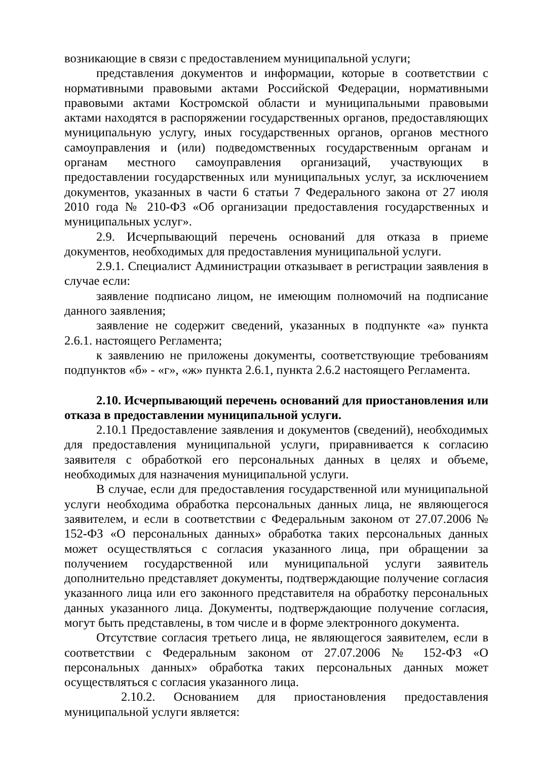возникающие в связи с предоставлением муниципальной услуги;
представления документов и информации, которые в соответствии с нормативными правовыми актами Российской Федерации, нормативными правовыми актами Костромской области и муниципальными правовыми актами находятся в распоряжении государственных органов, предоставляющих муниципальную услугу, иных государственных органов, органов местного самоуправления и (или) подведомственных государственным органам и органам местного самоуправления организаций, участвующих в предоставлении государственных или муниципальных услуг, за исключением документов, указанных в части 6 статьи 7 Федерального закона от 27 июля 2010 года № 210-ФЗ «Об организации предоставления государственных и муниципальных услуг».
2.9. Исчерпывающий перечень оснований для отказа в приеме документов, необходимых для предоставления муниципальной услуги.
2.9.1. Специалист Администрации отказывает в регистрации заявления в случае если:
заявление подписано лицом, не имеющим полномочий на подписание данного заявления;
заявление не содержит сведений, указанных в подпункте «а» пункта 2.6.1. настоящего Регламента;
к заявлению не приложены документы, соответствующие требованиям подпунктов «б» - «г», «ж» пункта 2.6.1, пункта 2.6.2 настоящего Регламента.
2.10. Исчерпывающий перечень оснований для приостановления или отказа в предоставлении муниципальной услуги.
2.10.1 Предоставление заявления и документов (сведений), необходимых для предоставления муниципальной услуги, приравнивается к согласию заявителя с обработкой его персональных данных в целях и объеме, необходимых для назначения муниципальной услуги.
В случае, если для предоставления государственной или муниципальной услуги необходима обработка персональных данных лица, не являющегося заявителем, и если в соответствии с Федеральным законом от 27.07.2006 № 152-ФЗ «О персональных данных» обработка таких персональных данных может осуществляться с согласия указанного лица, при обращении за получением государственной или муниципальной услуги заявитель дополнительно представляет документы, подтверждающие получение согласия указанного лица или его законного представителя на обработку персональных данных указанного лица. Документы, подтверждающие получение согласия, могут быть представлены, в том числе и в форме электронного документа.
Отсутствие согласия третьего лица, не являющегося заявителем, если в соответствии с Федеральным законом от 27.07.2006 № 152-ФЗ «О персональных данных» обработка таких персональных данных может осуществляться с согласия указанного лица.
2.10.2. Основанием для приостановления предоставления муниципальной услуги является: